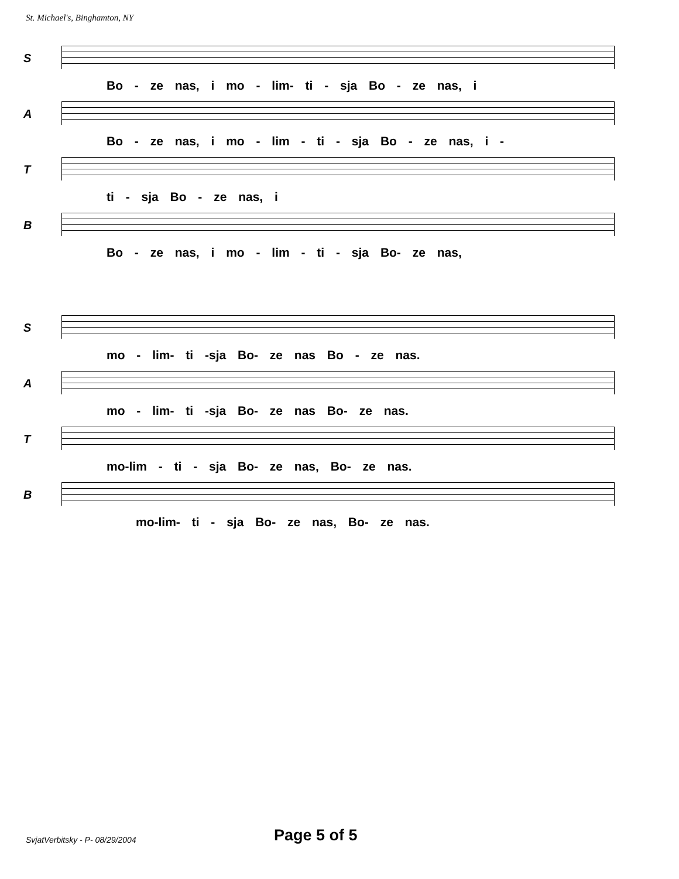St. Michael's, Binghamton, NY
S
Bo - ze nas, i mo - lim- ti - sja Bo - ze nas, i
A
Bo - ze nas, i mo - lim - ti - sja Bo - ze nas, i -
T
ti - sja Bo - ze nas, i
B
Bo - ze nas, i mo - lim - ti - sja Bo- ze nas,
S
mo - lim- ti -sja Bo- ze nas Bo - ze nas.
A
mo - lim- ti -sja Bo- ze nas Bo- ze nas.
T
mo-lim - ti - sja Bo- ze nas, Bo- ze nas.
B
mo-lim- ti - sja Bo- ze nas, Bo- ze nas.
SvjatVerbitsky - P- 08/29/2004 Page 5 of 5